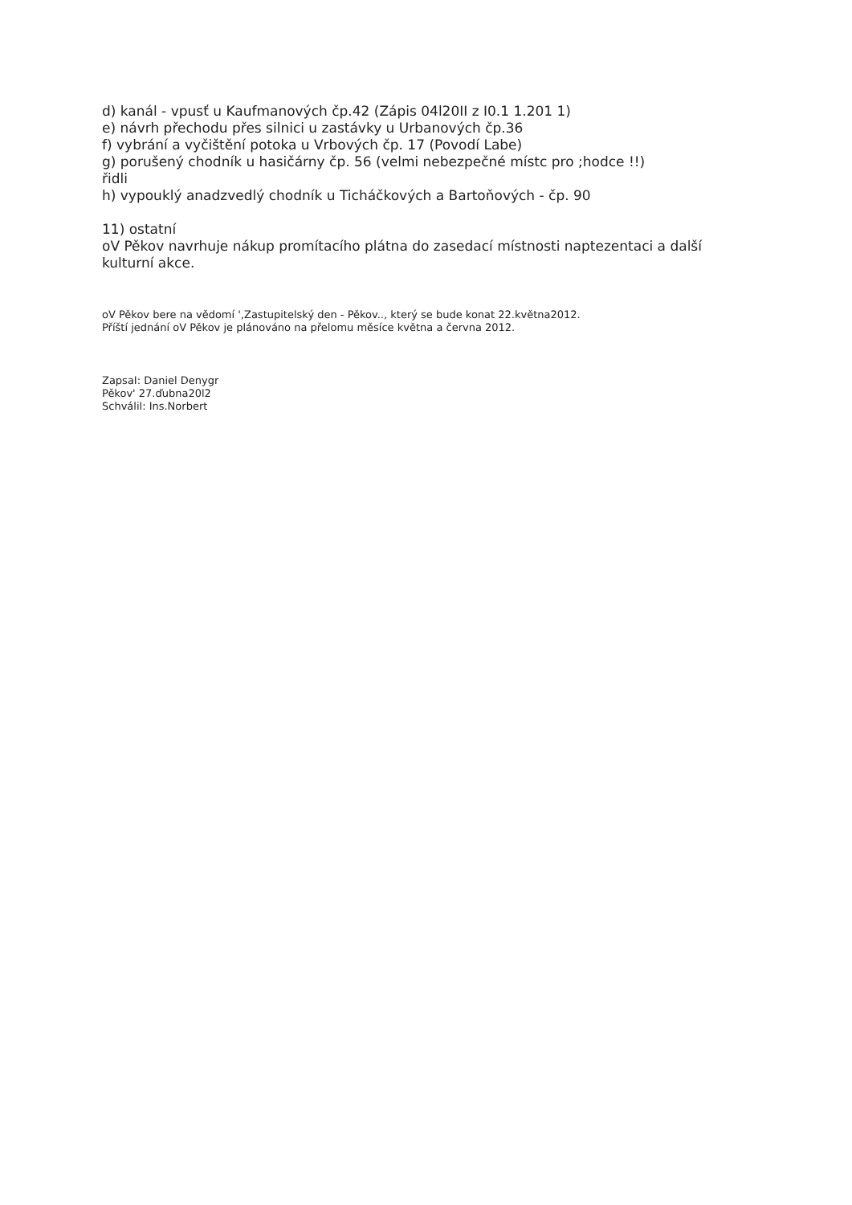d) kanál - vpusť u Kaufmanových čp.42 (Zápis 04l20II z I0.1 1.201 1)
e) návrh přechodu přes silnici u zastávky u Urbanových čp.36
f) vybrání a vyčištění potoka u Vrbových čp. 17 (Povodí Labe)
g) porušený chodník u hasičárny čp. 56 (velmi nebezpečné místc pro ;hodce !!)
řidli
h) vypouklý anadzvedlý chodník u Ticháčkových a Bartoňových - čp. 90
11) ostatní
oV Pěkov navrhuje nákup promítacího plátna do zasedací místnosti naptezentaci a další
kulturní akce.
oV Pěkov bere na vědomí ',Zastupitelský den - Pěkov.., který se bude konat 22.května2012.
Příští jednání oV Pěkov je plánováno na přelomu měsíce května a června 2012.
ZapsaI: Daniel Denygr
Pěkov' 27.ďubna20l2
Schválil: Ins.Norbert